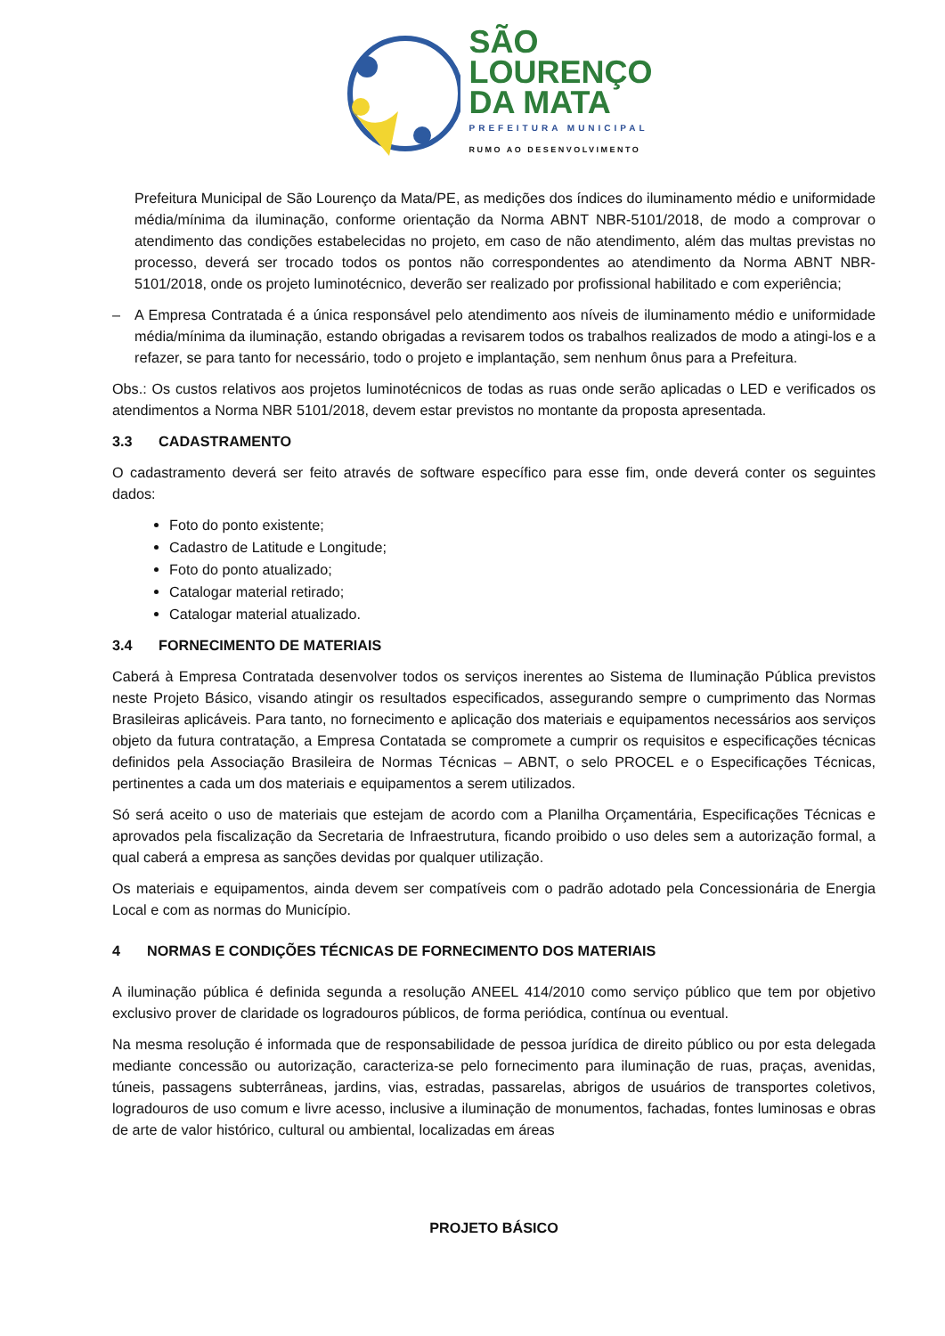SÃO
LOURENÇO
DA MATA
PREFEITURA MUNICIPAL
RUMO AO DESENVOLVIMENTO
Prefeitura Municipal de São Lourenço da Mata/PE, as medições dos índices do iluminamento médio e uniformidade média/mínima da iluminação, conforme orientação da Norma ABNT NBR-5101/2018, de modo a comprovar o atendimento das condições estabelecidas no projeto, em caso de não atendimento, além das multas previstas no processo, deverá ser trocado todos os pontos não correspondentes ao atendimento da Norma ABNT NBR-5101/2018, onde os projeto luminotécnico, deverão ser realizado por profissional habilitado e com experiência;
– A Empresa Contratada é a única responsável pelo atendimento aos níveis de iluminamento médio e uniformidade média/mínima da iluminação, estando obrigadas a revisarem todos os trabalhos realizados de modo a atingi-los e a refazer, se para tanto for necessário, todo o projeto e implantação, sem nenhum ônus para a Prefeitura.
Obs.: Os custos relativos aos projetos luminotécnicos de todas as ruas onde serão aplicadas o LED e verificados os atendimentos a Norma NBR 5101/2018, devem estar previstos no montante da proposta apresentada.
3.3 CADASTRAMENTO
O cadastramento deverá ser feito através de software específico para esse fim, onde deverá conter os seguintes dados:
Foto do ponto existente;
Cadastro de Latitude e Longitude;
Foto do ponto atualizado;
Catalogar material retirado;
Catalogar material atualizado.
3.4 FORNECIMENTO DE MATERIAIS
Caberá à Empresa Contratada desenvolver todos os serviços inerentes ao Sistema de Iluminação Pública previstos neste Projeto Básico, visando atingir os resultados especificados, assegurando sempre o cumprimento das Normas Brasileiras aplicáveis. Para tanto, no fornecimento e aplicação dos materiais e equipamentos necessários aos serviços objeto da futura contratação, a Empresa Contatada se compromete a cumprir os requisitos e especificações técnicas definidos pela Associação Brasileira de Normas Técnicas – ABNT, o selo PROCEL e o Especificações Técnicas, pertinentes a cada um dos materiais e equipamentos a serem utilizados.
Só será aceito o uso de materiais que estejam de acordo com a Planilha Orçamentária, Especificações Técnicas e aprovados pela fiscalização da Secretaria de Infraestrutura, ficando proibido o uso deles sem a autorização formal, a qual caberá a empresa as sanções devidas por qualquer utilização.
Os materiais e equipamentos, ainda devem ser compatíveis com o padrão adotado pela Concessionária de Energia Local e com as normas do Município.
4 NORMAS E CONDIÇÕES TÉCNICAS DE FORNECIMENTO DOS MATERIAIS
A iluminação pública é definida segunda a resolução ANEEL 414/2010 como serviço público que tem por objetivo exclusivo prover de claridade os logradouros públicos, de forma periódica, contínua ou eventual.
Na mesma resolução é informada que de responsabilidade de pessoa jurídica de direito público ou por esta delegada mediante concessão ou autorização, caracteriza-se pelo fornecimento para iluminação de ruas, praças, avenidas, túneis, passagens subterrâneas, jardins, vias, estradas, passarelas, abrigos de usuários de transportes coletivos, logradouros de uso comum e livre acesso, inclusive a iluminação de monumentos, fachadas, fontes luminosas e obras de arte de valor histórico, cultural ou ambiental, localizadas em áreas
PROJETO BÁSICO